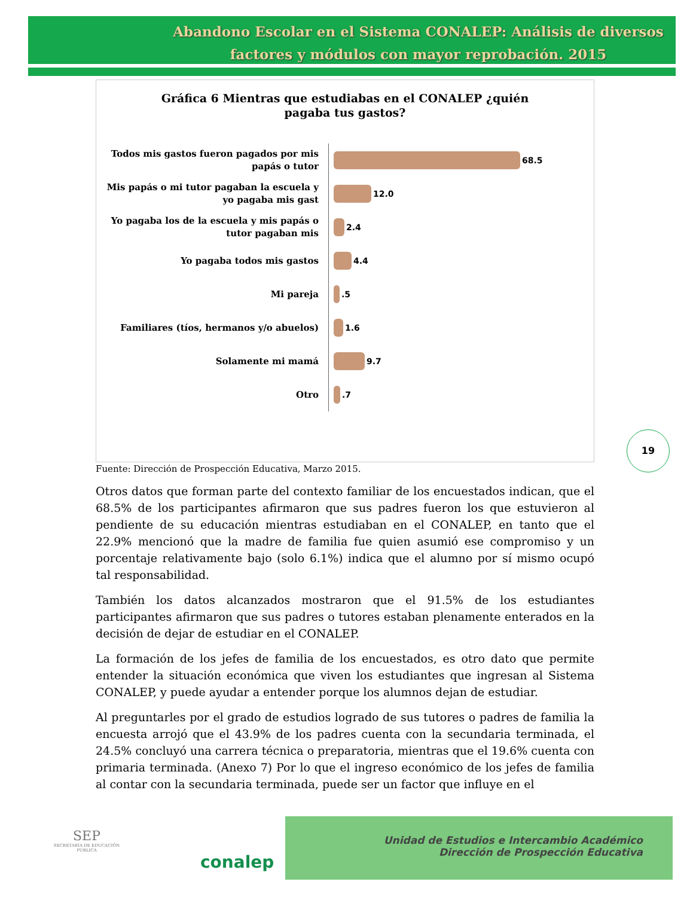Abandono Escolar en el Sistema CONALEP: Análisis de diversos factores y módulos con mayor reprobación. 2015
Gráfica 6 Mientras que estudiabas en el CONALEP ¿quién
pagaba tus gastos?
Todos mis gastos fueron pagados por mis papás o tutor
68.5
Mis papás o mi tutor pagaban la escuela y yo pagaba mis gast
12.0
Yo pagaba los de la escuela y mis papás o tutor pagaban mis
2.4
Yo pagaba todos mis gastos
4.4
Mi pareja
.5
Familiares (tíos, hermanos y/o abuelos)
1.6
Solamente mi mamá
9.7
Otro
.7
Fuente: Dirección de Prospección Educativa, Marzo 2015.
Otros datos que forman parte del contexto familiar de los encuestados indican, que el 68.5% de los participantes afirmaron que sus padres fueron los que estuvieron al pendiente de su educación mientras estudiaban en el CONALEP, en tanto que el 22.9% mencionó que la madre de familia fue quien asumió ese compromiso y un porcentaje relativamente bajo (solo 6.1%) indica que el alumno por sí mismo ocupó tal responsabilidad.
También los datos alcanzados mostraron que el 91.5% de los estudiantes participantes afirmaron que sus padres o tutores estaban plenamente enterados en la decisión de dejar de estudiar en el CONALEP.
La formación de los jefes de familia de los encuestados, es otro dato que permite entender la situación económica que viven los estudiantes que ingresan al Sistema CONALEP, y puede ayudar a entender porque los alumnos dejan de estudiar.
Al preguntarles por el grado de estudios logrado de sus tutores o padres de familia la encuesta arrojó que el 43.9% de los padres cuenta con la secundaria terminada, el 24.5% concluyó una carrera técnica o preparatoria, mientras que el 19.6% cuenta con primaria terminada. (Anexo 7) Por lo que el ingreso económico de los jefes de familia al contar con la secundaria terminada, puede ser un factor que influye en el
19
SEP
SECRETARÍA DE EDUCACIÓN PÚBLICA
conalep
Unidad de Estudios e Intercambio Académico
Dirección de Prospección Educativa